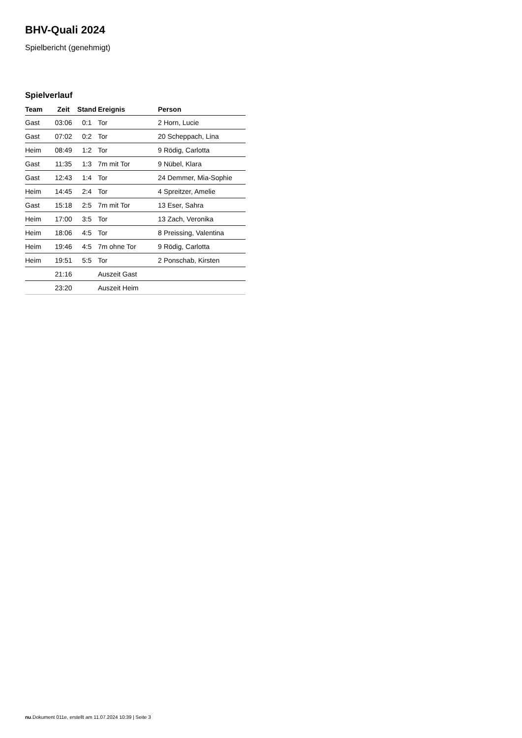BHV-Quali 2024
Spielbericht (genehmigt)
Spielverlauf
| Team | Zeit | Stand | Ereignis | Person |
| --- | --- | --- | --- | --- |
| Gast | 03:06 | 0:1 | Tor | 2 Horn, Lucie |
| Gast | 07:02 | 0:2 | Tor | 20 Scheppach, Lina |
| Heim | 08:49 | 1:2 | Tor | 9 Rödig, Carlotta |
| Gast | 11:35 | 1:3 | 7m mit Tor | 9 Nübel, Klara |
| Gast | 12:43 | 1:4 | Tor | 24 Demmer, Mia-Sophie |
| Heim | 14:45 | 2:4 | Tor | 4 Spreitzer, Amelie |
| Gast | 15:18 | 2:5 | 7m mit Tor | 13 Eser, Sahra |
| Heim | 17:00 | 3:5 | Tor | 13 Zach, Veronika |
| Heim | 18:06 | 4:5 | Tor | 8 Preissing, Valentina |
| Heim | 19:46 | 4:5 | 7m ohne Tor | 9 Rödig, Carlotta |
| Heim | 19:51 | 5:5 | Tor | 2 Ponschab, Kirsten |
| | 21:16 | | Auszeit Gast | |
| | 23:20 | | Auszeit Heim | |
nu.Dokument 011e, erstellt am 11.07.2024 10:39 | Seite 3